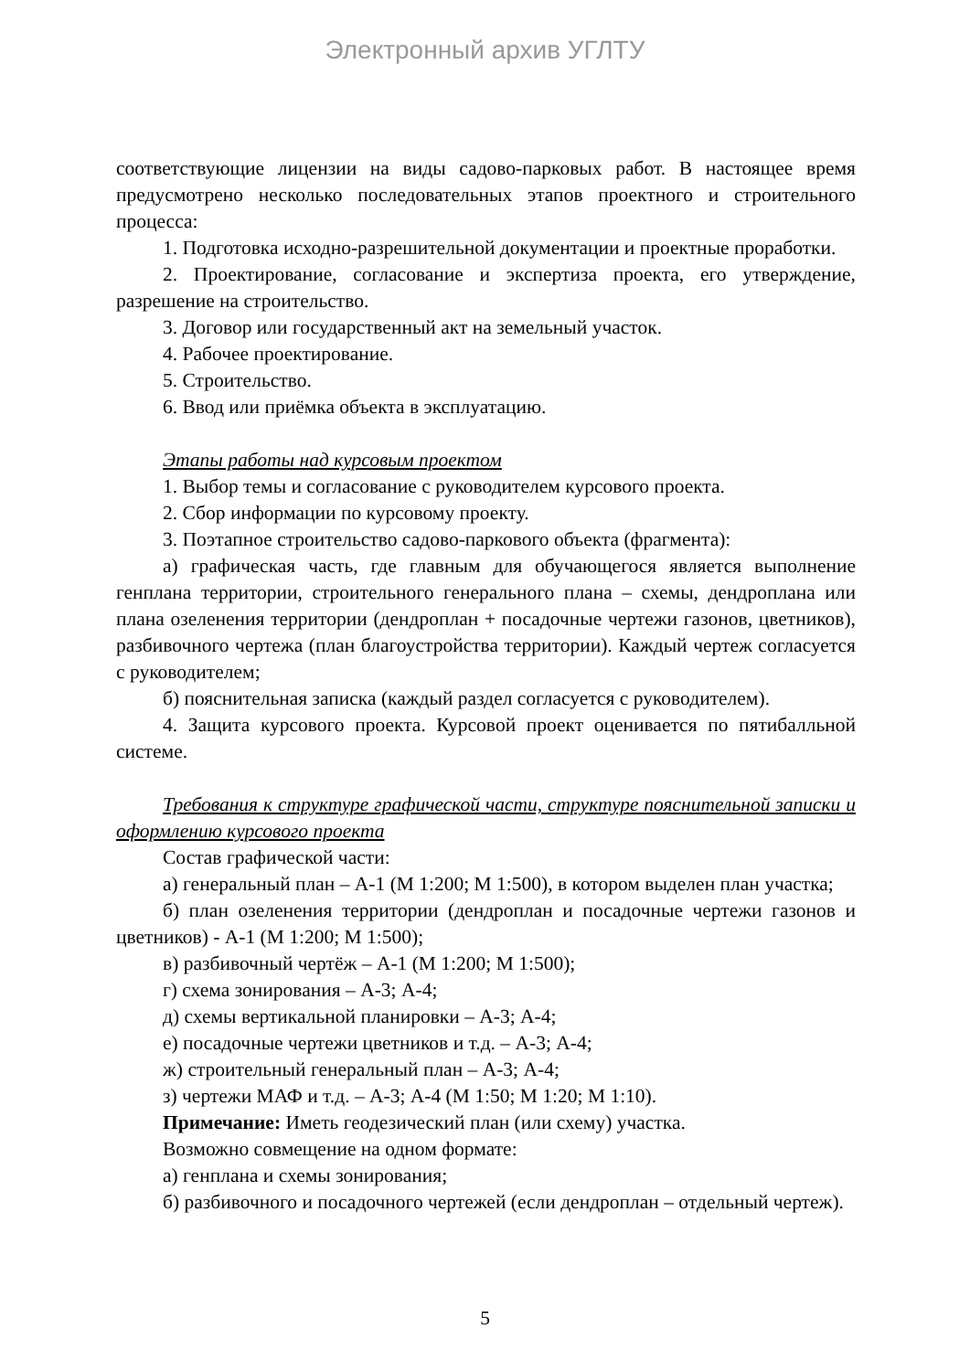Электронный архив УГЛТУ
соответствующие лицензии на виды садово-парковых работ. В настоящее время предусмотрено несколько последовательных этапов проектного и строительного процесса:
1. Подготовка исходно-разрешительной документации и проектные проработки.
2. Проектирование, согласование и экспертиза проекта, его утверждение, разрешение на строительство.
3. Договор или государственный акт на земельный участок.
4. Рабочее проектирование.
5. Строительство.
6. Ввод или приёмка объекта в эксплуатацию.
Этапы работы над курсовым проектом
1. Выбор темы и согласование с руководителем курсового проекта.
2. Сбор информации по курсовому проекту.
3. Поэтапное строительство садово-паркового объекта (фрагмента):
а) графическая часть, где главным для обучающегося является выполнение генплана территории, строительного генерального плана – схемы, дендроплана или плана озеленения территории (дендроплан + посадочные чертежи газонов, цветников), разбивочного чертежа (план благоустройства территории). Каждый чертеж согласуется с руководителем;
б) пояснительная записка (каждый раздел согласуется с руководителем).
4. Защита курсового проекта. Курсовой проект оценивается по пятибалльной системе.
Требования к структуре графической части, структуре пояснительной записки и оформлению курсового проекта
Состав графической части:
а) генеральный план – А-1 (М 1:200; М 1:500), в котором выделен план участка;
б) план озеленения территории (дендроплан и посадочные чертежи газонов и цветников) - А-1 (М 1:200; М 1:500);
в) разбивочный чертёж – А-1 (М 1:200; М 1:500);
г) схема зонирования – А-3; А-4;
д) схемы вертикальной планировки – А-3; А-4;
е) посадочные чертежи цветников и т.д. – А-3; А-4;
ж) строительный генеральный план – А-3; А-4;
з) чертежи МАФ и т.д. – А-3; А-4 (М 1:50; М 1:20; М 1:10).
Примечание: Иметь геодезический план (или схему) участка.
Возможно совмещение на одном формате:
а) генплана и схемы зонирования;
б) разбивочного и посадочного чертежей (если дендроплан – отдельный чертеж).
5